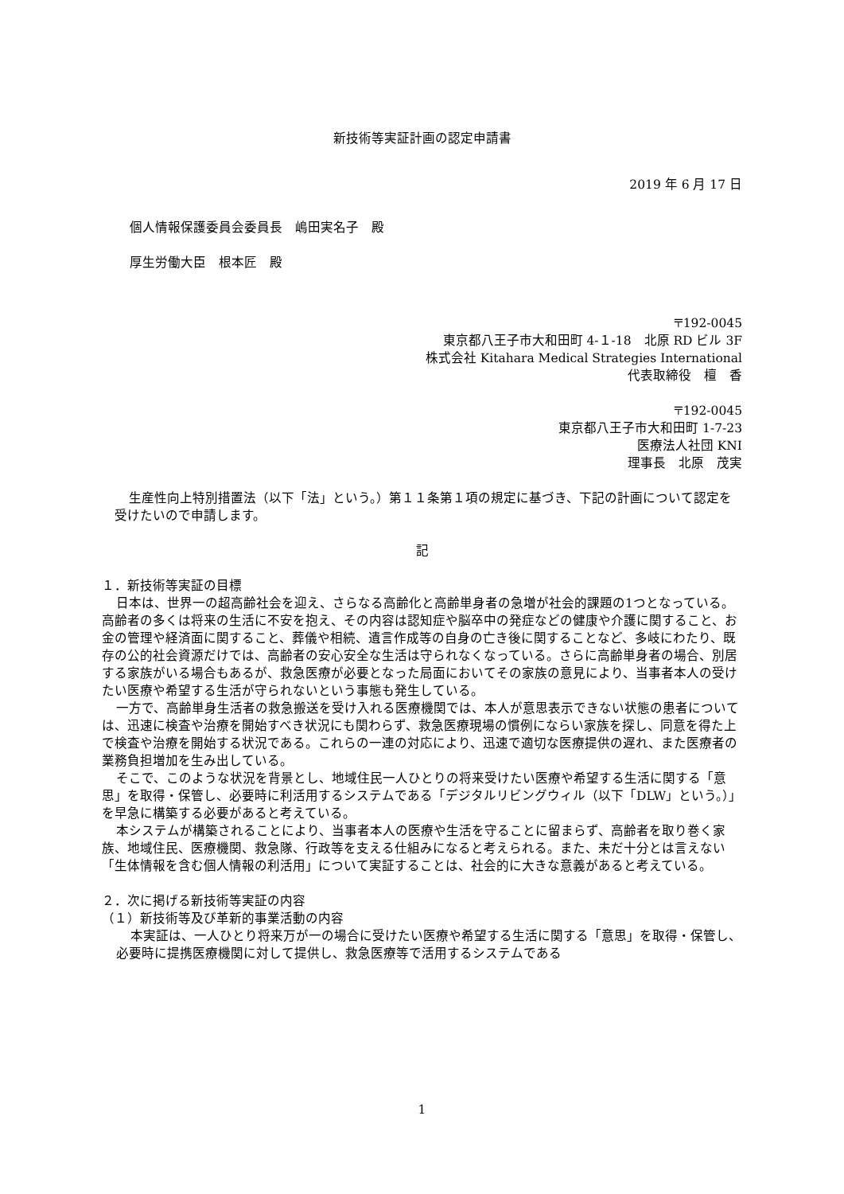新技術等実証計画の認定申請書
2019 年 6 月 17 日
個人情報保護委員会委員長　嶋田実名子　殿
厚生労働大臣　根本匠　殿
〒192-0045
東京都八王子市大和田町 4-１-18　北原 RD ビル 3F
株式会社 Kitahara Medical Strategies International
代表取締役　檀　香
〒192-0045
東京都八王子市大和田町 1-7-23
医療法人社団 KNI
理事長　北原　茂実
生産性向上特別措置法（以下「法」という。）第１１条第１項の規定に基づき、下記の計画について認定を受けたいので申請します。
記
１．新技術等実証の目標
日本は、世界一の超高齢社会を迎え、さらなる高齢化と高齢単身者の急増が社会的課題の1つとなっている。高齢者の多くは将来の生活に不安を抱え、その内容は認知症や脳卒中の発症などの健康や介護に関すること、お金の管理や経済面に関すること、葬儀や相続、遺言作成等の自身の亡き後に関することなど、多岐にわたり、既存の公的社会資源だけでは、高齢者の安心安全な生活は守られなくなっている。さらに高齢単身者の場合、別居する家族がいる場合もあるが、救急医療が必要となった局面においてその家族の意見により、当事者本人の受けたい医療や希望する生活が守られないという事態も発生している。
一方で、高齢単身生活者の救急搬送を受け入れる医療機関では、本人が意思表示できない状態の患者については、迅速に検査や治療を開始すべき状況にも関わらず、救急医療現場の慣例にならい家族を探し、同意を得た上で検査や治療を開始する状況である。これらの一連の対応により、迅速で適切な医療提供の遅れ、また医療者の業務負担増加を生み出している。
そこで、このような状況を背景とし、地域住民一人ひとりの将来受けたい医療や希望する生活に関する「意思」を取得・保管し、必要時に利活用するシステムである「デジタルリビングウィル（以下「DLW」という。）」を早急に構築する必要があると考えている。
本システムが構築されることにより、当事者本人の医療や生活を守ることに留まらず、高齢者を取り巻く家族、地域住民、医療機関、救急隊、行政等を支える仕組みになると考えられる。また、未だ十分とは言えない「生体情報を含む個人情報の利活用」について実証することは、社会的に大きな意義があると考えている。
２．次に掲げる新技術等実証の内容
（１）新技術等及び革新的事業活動の内容
本実証は、一人ひとり将来万が一の場合に受けたい医療や希望する生活に関する「意思」を取得・保管し、必要時に提携医療機関に対して提供し、救急医療等で活用するシステムである
1